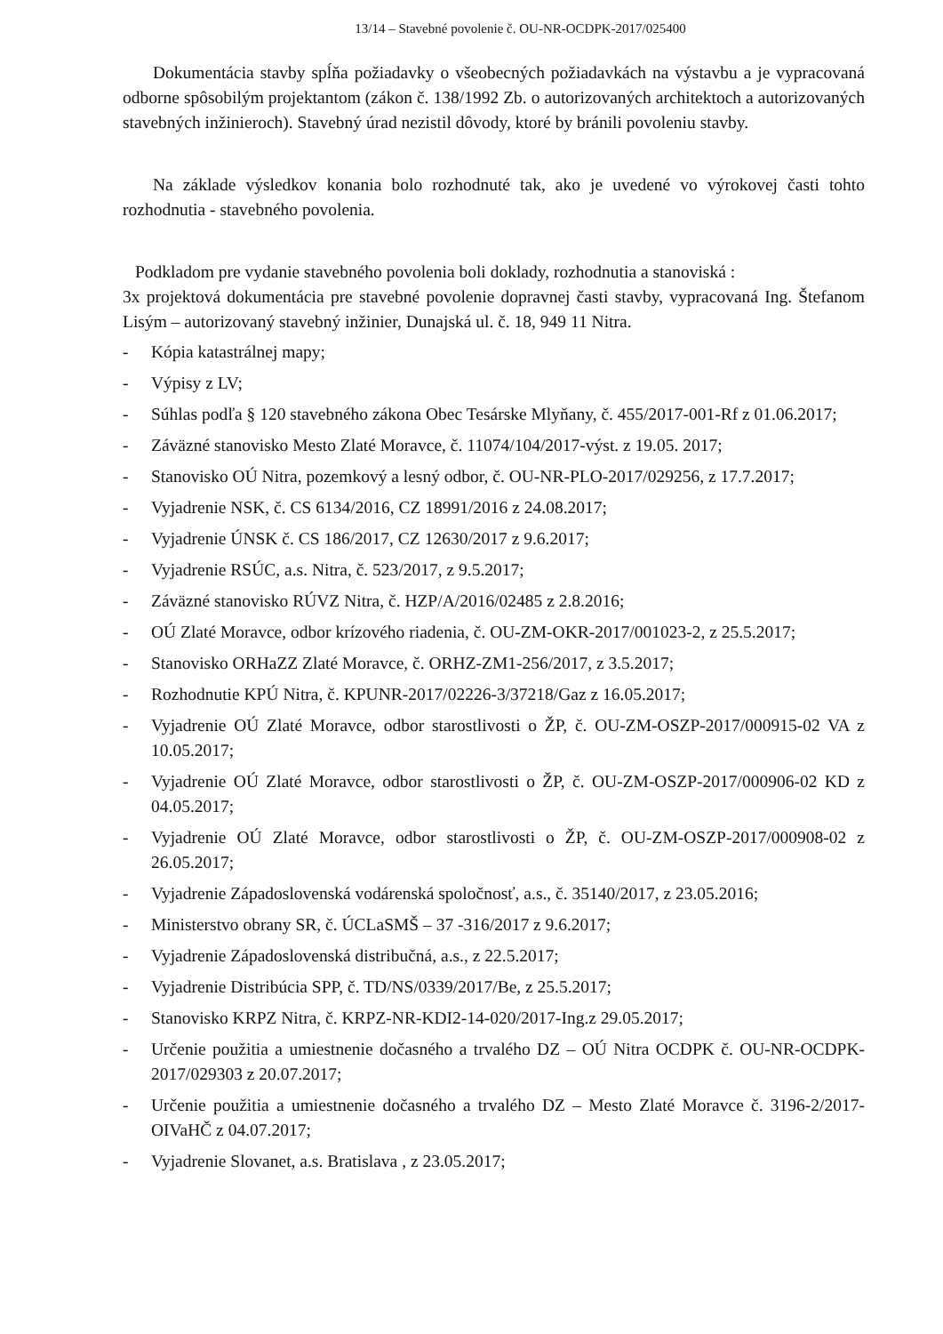13/14 – Stavebné povolenie č. OU-NR-OCDPK-2017/025400
Dokumentácia stavby spĺňa požiadavky o všeobecných požiadavkách na výstavbu a je vypracovaná odborne spôsobilým projektantom (zákon č. 138/1992 Zb. o autorizovaných architektoch a autorizovaných stavebných inžinieroch). Stavebný úrad nezistil dôvody, ktoré by bránili povoleniu stavby.
Na základe výsledkov konania bolo rozhodnuté tak, ako je uvedené vo výrokovej časti tohto rozhodnutia - stavebného povolenia.
Podkladom pre vydanie stavebného povolenia boli doklady, rozhodnutia a stanoviská :
3x projektová dokumentácia pre stavebné povolenie dopravnej časti stavby, vypracovaná Ing. Štefanom Lisým – autorizovaný stavebný inžinier, Dunajská ul. č. 18, 949 11 Nitra.
- Kópia katastrálnej mapy;
- Výpisy z LV;
- Súhlas podľa § 120 stavebného zákona Obec Tesárske Mlyňany, č. 455/2017-001-Rf z 01.06.2017;
- Záväzné stanovisko Mesto Zlaté Moravce, č. 11074/104/2017-výst. z 19.05. 2017;
- Stanovisko OÚ Nitra, pozemkový a lesný odbor, č. OU-NR-PLO-2017/029256, z 17.7.2017;
- Vyjadrenie NSK, č. CS 6134/2016, CZ 18991/2016 z 24.08.2017;
- Vyjadrenie ÚNSK č. CS 186/2017, CZ 12630/2017 z 9.6.2017;
- Vyjadrenie RSÚC, a.s. Nitra, č. 523/2017, z 9.5.2017;
- Záväzné stanovisko RÚVZ Nitra, č. HZP/A/2016/02485 z 2.8.2016;
- OÚ Zlaté Moravce, odbor krízového riadenia, č. OU-ZM-OKR-2017/001023-2, z 25.5.2017;
- Stanovisko ORHaZZ Zlaté Moravce, č. ORHZ-ZM1-256/2017, z 3.5.2017;
- Rozhodnutie KPÚ Nitra, č. KPUNR-2017/02226-3/37218/Gaz z 16.05.2017;
- Vyjadrenie OÚ Zlaté Moravce, odbor starostlivosti o ŽP, č. OU-ZM-OSZP-2017/000915-02 VA z 10.05.2017;
- Vyjadrenie OÚ Zlaté Moravce, odbor starostlivosti o ŽP, č. OU-ZM-OSZP-2017/000906-02 KD z 04.05.2017;
- Vyjadrenie OÚ Zlaté Moravce, odbor starostlivosti o ŽP, č. OU-ZM-OSZP-2017/000908-02 z 26.05.2017;
- Vyjadrenie Západoslovenská vodárenská spoločnosť, a.s., č. 35140/2017, z 23.05.2016;
- Ministerstvo obrany SR, č. ÚCLaSMŠ – 37 -316/2017 z 9.6.2017;
- Vyjadrenie Západoslovenská distribučná, a.s., z 22.5.2017;
- Vyjadrenie Distribúcia SPP, č. TD/NS/0339/2017/Be, z 25.5.2017;
- Stanovisko KRPZ Nitra, č. KRPZ-NR-KDI2-14-020/2017-Ing.z 29.05.2017;
- Určenie použitia a umiestnenie dočasného a trvalého DZ – OÚ Nitra OCDPK č. OU-NR-OCDPK-2017/029303 z 20.07.2017;
- Určenie použitia a umiestnenie dočasného a trvalého DZ – Mesto Zlaté Moravce č. 3196-2/2017-OIVaHČ z 04.07.2017;
- Vyjadrenie Slovanet, a.s. Bratislava , z 23.05.2017;